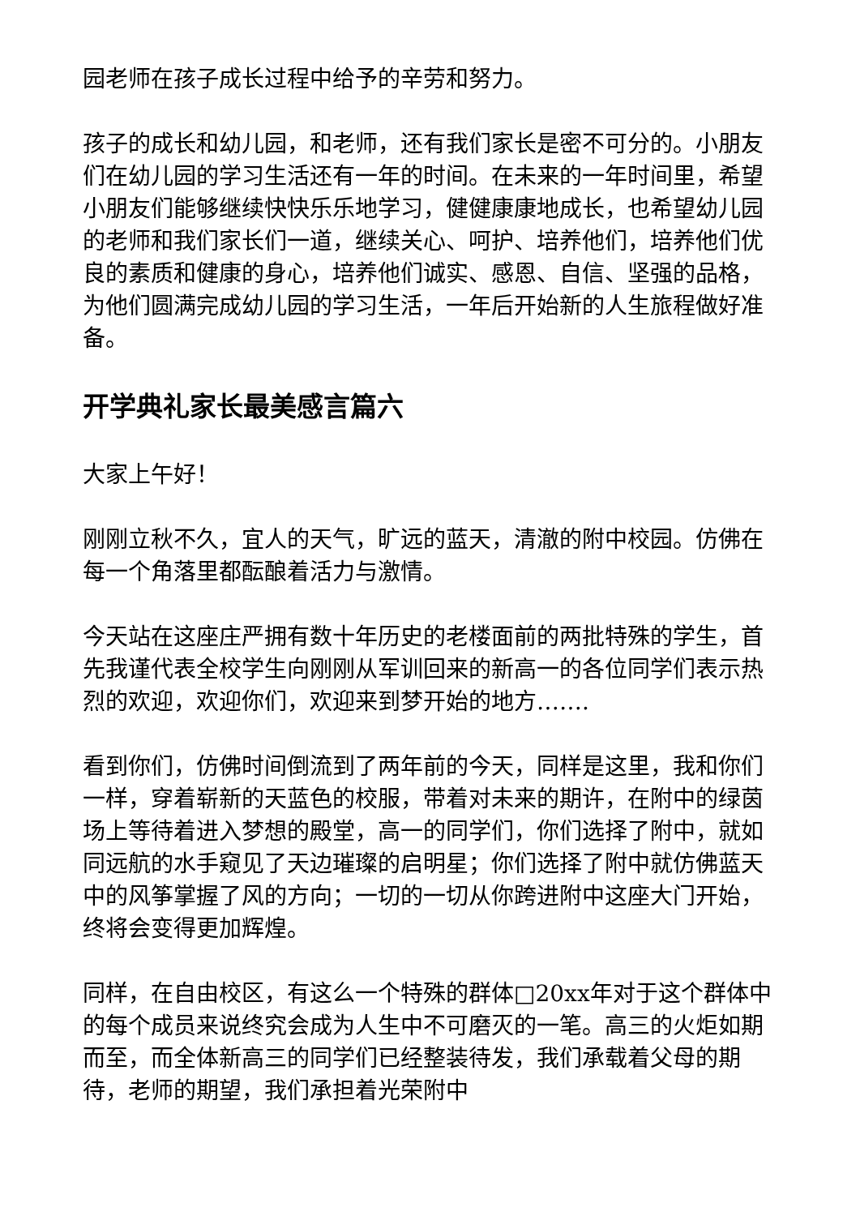园老师在孩子成长过程中给予的辛劳和努力。
孩子的成长和幼儿园，和老师，还有我们家长是密不可分的。小朋友们在幼儿园的学习生活还有一年的时间。在未来的一年时间里，希望小朋友们能够继续快快乐乐地学习，健健康康地成长，也希望幼儿园的老师和我们家长们一道，继续关心、呵护、培养他们，培养他们优良的素质和健康的身心，培养他们诚实、感恩、自信、坚强的品格，为他们圆满完成幼儿园的学习生活，一年后开始新的人生旅程做好准备。
开学典礼家长最美感言篇六
大家上午好！
刚刚立秋不久，宜人的天气，旷远的蓝天，清澈的附中校园。仿佛在每一个角落里都酝酿着活力与激情。
今天站在这座庄严拥有数十年历史的老楼面前的两批特殊的学生，首先我谨代表全校学生向刚刚从军训回来的新高一的各位同学们表示热烈的欢迎，欢迎你们，欢迎来到梦开始的地方…….
看到你们，仿佛时间倒流到了两年前的今天，同样是这里，我和你们一样，穿着崭新的天蓝色的校服，带着对未来的期许，在附中的绿茵场上等待着进入梦想的殿堂，高一的同学们，你们选择了附中，就如同远航的水手窥见了天边璀璨的启明星；你们选择了附中就仿佛蓝天中的风筝掌握了风的方向；一切的一切从你跨进附中这座大门开始，终将会变得更加辉煌。
同样，在自由校区，有这么一个特殊的群体□20xx年对于这个群体中的每个成员来说终究会成为人生中不可磨灭的一笔。高三的火炬如期而至，而全体新高三的同学们已经整装待发，我们承载着父母的期待，老师的期望，我们承担着光荣附中